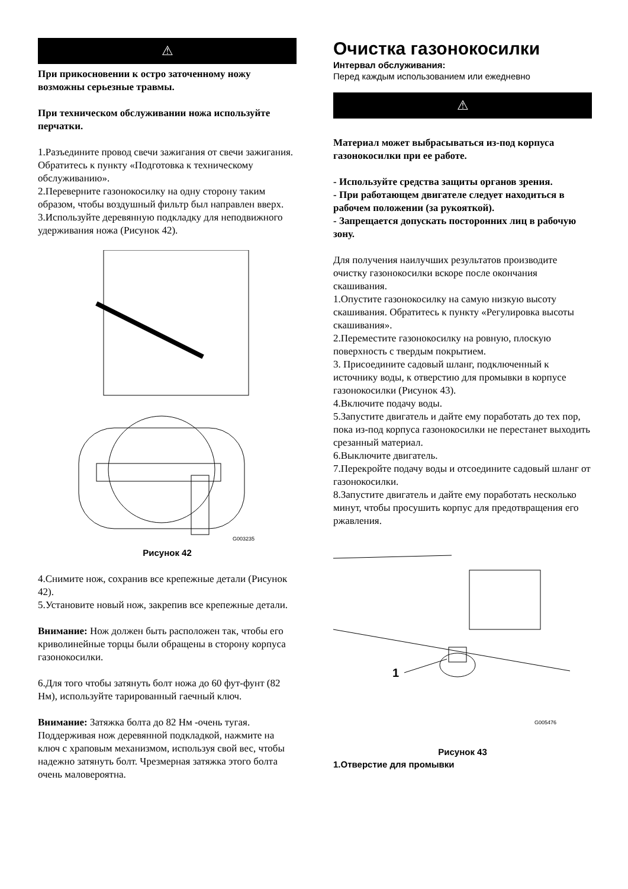⚠
При прикосновении к остро заточенному ножу возможны серьезные травмы.
При техническом обслуживании ножа используйте перчатки.
1.Разъедините провод свечи зажигания от свечи зажигания. Обратитесь к пункту «Подготовка к техническому обслуживанию».
2.Переверните газонокосилку на одну сторону таким образом, чтобы воздушный фильтр был направлен вверх.
3.Используйте деревянную подкладку для неподвижного удерживания ножа (Рисунок 42).
G003235
Рисунок 42
4.Снимите нож, сохранив все крепежные детали (Рисунок 42).
5.Установите новый нож, закрепив все крепежные детали.
Внимание: Нож должен быть расположен так, чтобы его криволинейные торцы были обращены в сторону корпуса газонокосилки.
6.Для того чтобы затянуть болт ножа до 60 фут-фунт (82 Нм), используйте тарированный гаечный ключ.
Внимание: Затяжка болта до 82 Нм -очень тугая. Поддерживая нож деревянной подкладкой, нажмите на ключ с храповым механизмом, используя свой вес, чтобы надежно затянуть болт. Чрезмерная затяжка этого болта очень маловероятна.
Очистка газонокосилки
Интервал обслуживания:
Перед каждым использованием или ежедневно
⚠
Материал может выбрасываться из-под корпуса газонокосилки при ее работе.
- Используйте средства защиты органов зрения.
- При работающем двигателе следует находиться в рабочем положении (за рукояткой).
- Запрещается допускать посторонних лиц в рабочую зону.
Для получения наилучших результатов производите очистку газонокосилки вскоре после окончания скашивания.
1.Опустите газонокосилку на самую низкую высоту скашивания. Обратитесь к пункту «Регулировка высоты скашивания».
2.Переместите газонокосилку на ровную, плоскую поверхность с твердым покрытием.
3. Присоедините садовый шланг, подключенный к источнику воды, к отверстию для промывки в корпусе газонокосилки (Рисунок 43).
4.Включите подачу воды.
5.Запустите двигатель и дайте ему поработать до тех пор, пока из-под корпуса газонокосилки не перестанет выходить срезанный материал.
6.Выключите двигатель.
7.Перекройте подачу воды и отсоедините садовый шланг от газонокосилки.
8.Запустите двигатель и дайте ему поработать несколько минут, чтобы просушить корпус для предотвращения его ржавления.
1
G005476
Рисунок 43
1.Отверстие для промывки